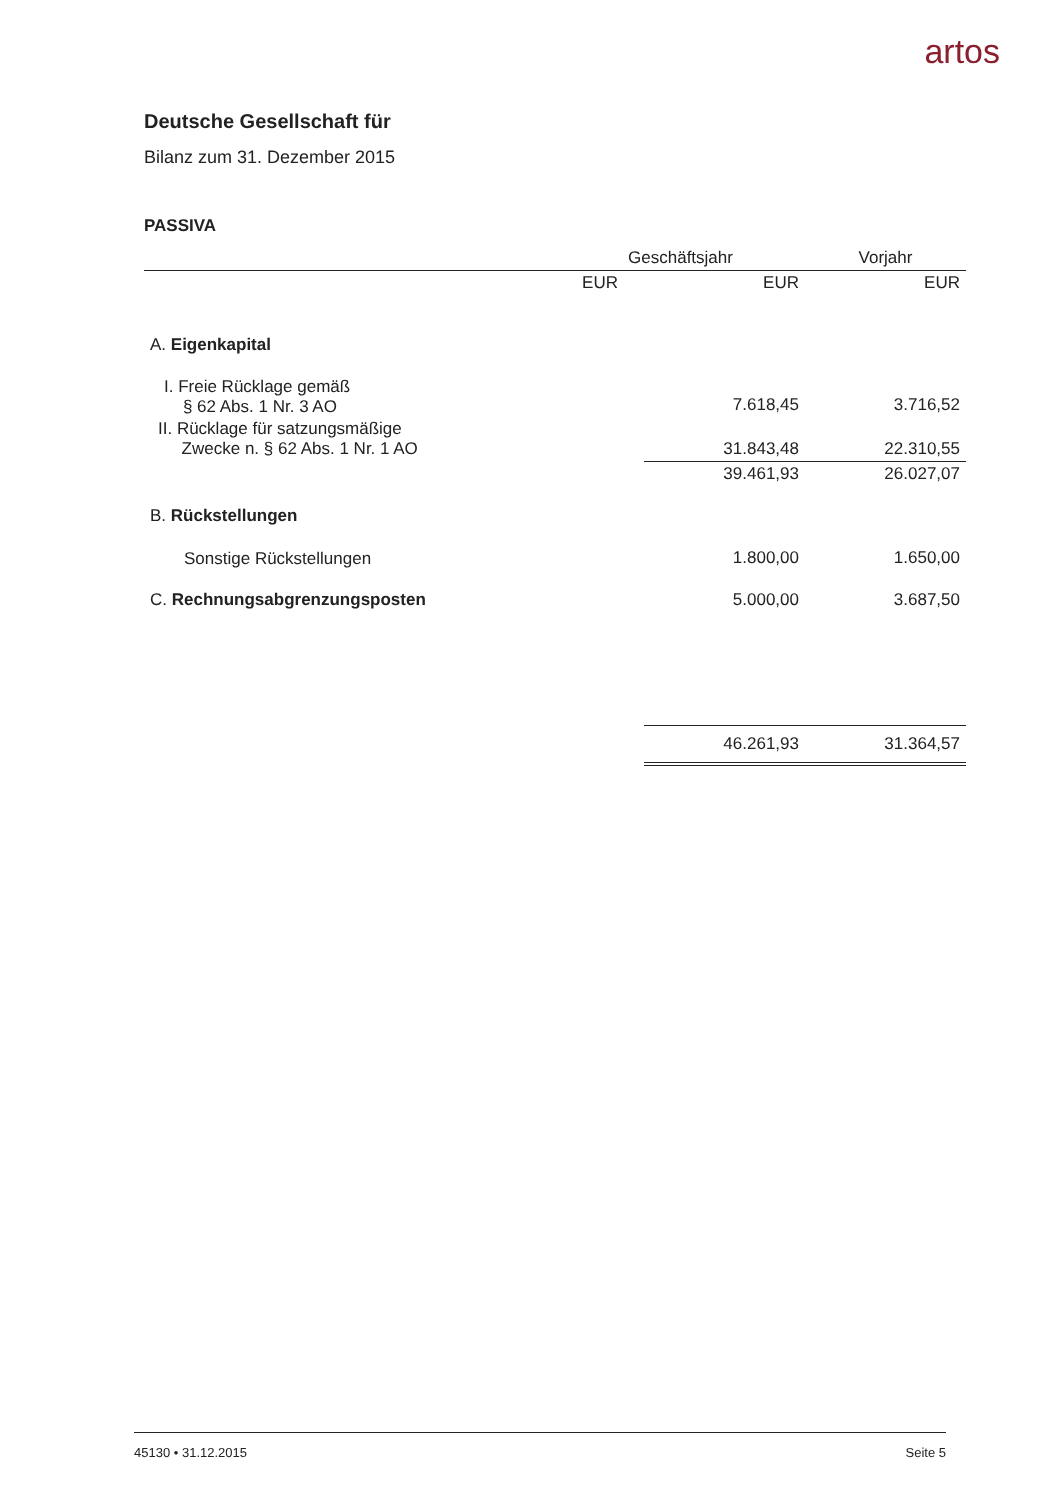artos
Deutsche Gesellschaft für
Bilanz zum 31. Dezember 2015
PASSIVA
| | Geschäftsjahr | | Vorjahr |
| --- | --- | --- | --- |
| | EUR | EUR | EUR |
| A. Eigenkapital | | | |
| I. Freie Rücklage gemäß § 62 Abs. 1 Nr. 3 AO | | 7.618,45 | 3.716,52 |
| II. Rücklage für satzungsmäßige Zwecke n. § 62 Abs. 1 Nr. 1 AO | | 31.843,48 | 22.310,55 |
| | | 39.461,93 | 26.027,07 |
| B. Rückstellungen | | | |
| Sonstige Rückstellungen | | 1.800,00 | 1.650,00 |
| C. Rechnungsabgrenzungsposten | | 5.000,00 | 3.687,50 |
| | | 46.261,93 | 31.364,57 |
45130 • 31.12.2015 Seite 5